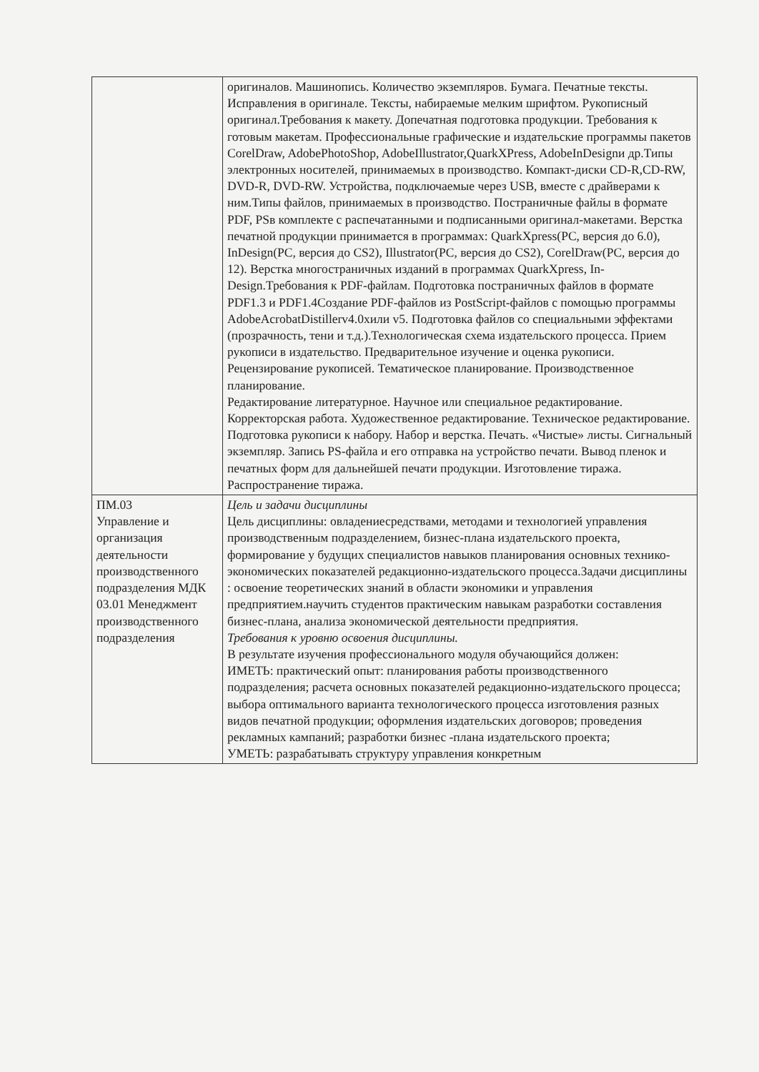| | оригиналов. Машинопись. Количество экземпляров. Бумага. Печатные тексты. Исправления в оригинале. Тексты, набираемые мелким шрифтом. Рукописный оригинал.Требования к макету. Допечатная подготовка продукции. Требования к готовым макетам. Профессиональные графические и издательские программы пакетов CorelDraw, AdobePhotoShop, AdobeIllustrator,QuarkXPress, AdobeInDesignи др.Типы электронных носителей, принимаемых в производство. Компакт-диски CD-R,CD-RW, DVD-R, DVD-RW. Устройства, подключаемые через USB, вместе с драйверами к ним.Типы файлов, принимаемых в производство. Постраничные файлы в формате PDF, PSв комплекте с распечатанными и подписанными оригинал-макетами. Верстка печатной продукции принимается в программах: QuarkXpress(PC, версия до 6.0), InDesign(PC, версия до CS2), Illustrator(PC, версия до CS2), CorelDraw(PC, версия до 12). Верстка многостраничных изданий в программах QuarkXpress, In-Design.Требования к PDF-файлам. Подготовка постраничных файлов в формате PDF1.3 и PDF1.4Создание PDF-файлов из PostScript-файлов с помощью программы AdobeAcrobatDistillerv4.0хили v5. Подготовка файлов со специальными эффектами (прозрачность, тени и т.д.).Технологическая схема издательского процесса. Прием рукописи в издательство. Предварительное изучение и оценка рукописи. Рецензирование рукописей. Тематическое планирование. Производственное планирование. Редактирование литературное. Научное или специальное редактирование. Корректорская работа. Художественное редактирование. Техническое редактирование. Подготовка рукописи к набору. Набор и верстка. Печать. «Чистые» листы. Сигнальный экземпляр. Запись PS-файла и его отправка на устройство печати. Вывод пленок и печатных форм для дальнейшей печати продукции. Изготовление тиража. Распространение тиража. |
| ПМ.03 Управление и организация деятельности производственного подразделения МДК 03.01 Менеджмент производственного подразделения | Цель и задачи дисциплины Цель дисциплины: овладениесредствами, методами и технологией управления производственным подразделением, бизнес-плана издательского проекта, формирование у будущих специалистов навыков планирования основных технико-экономических показателей редакционно-издательского процесса.Задачи дисциплины : освоение теоретических знаний в области экономики и управления предприятием.научить студентов практическим навыкам разработки составления бизнес-плана, анализа экономической деятельности предприятия. Требования к уровню освоения дисциплины. В результате изучения профессионального модуля обучающийся должен: ИМЕТЬ: практический опыт: планирования работы производственного подразделения; расчета основных показателей редакционно-издательского процесса; выбора оптимального варианта технологического процесса изготовления разных видов печатной продукции; оформления издательских договоров; проведения рекламных кампаний; разработки бизнес -плана издательского проекта; УМЕТЬ: разрабатывать структуру управления конкретным |